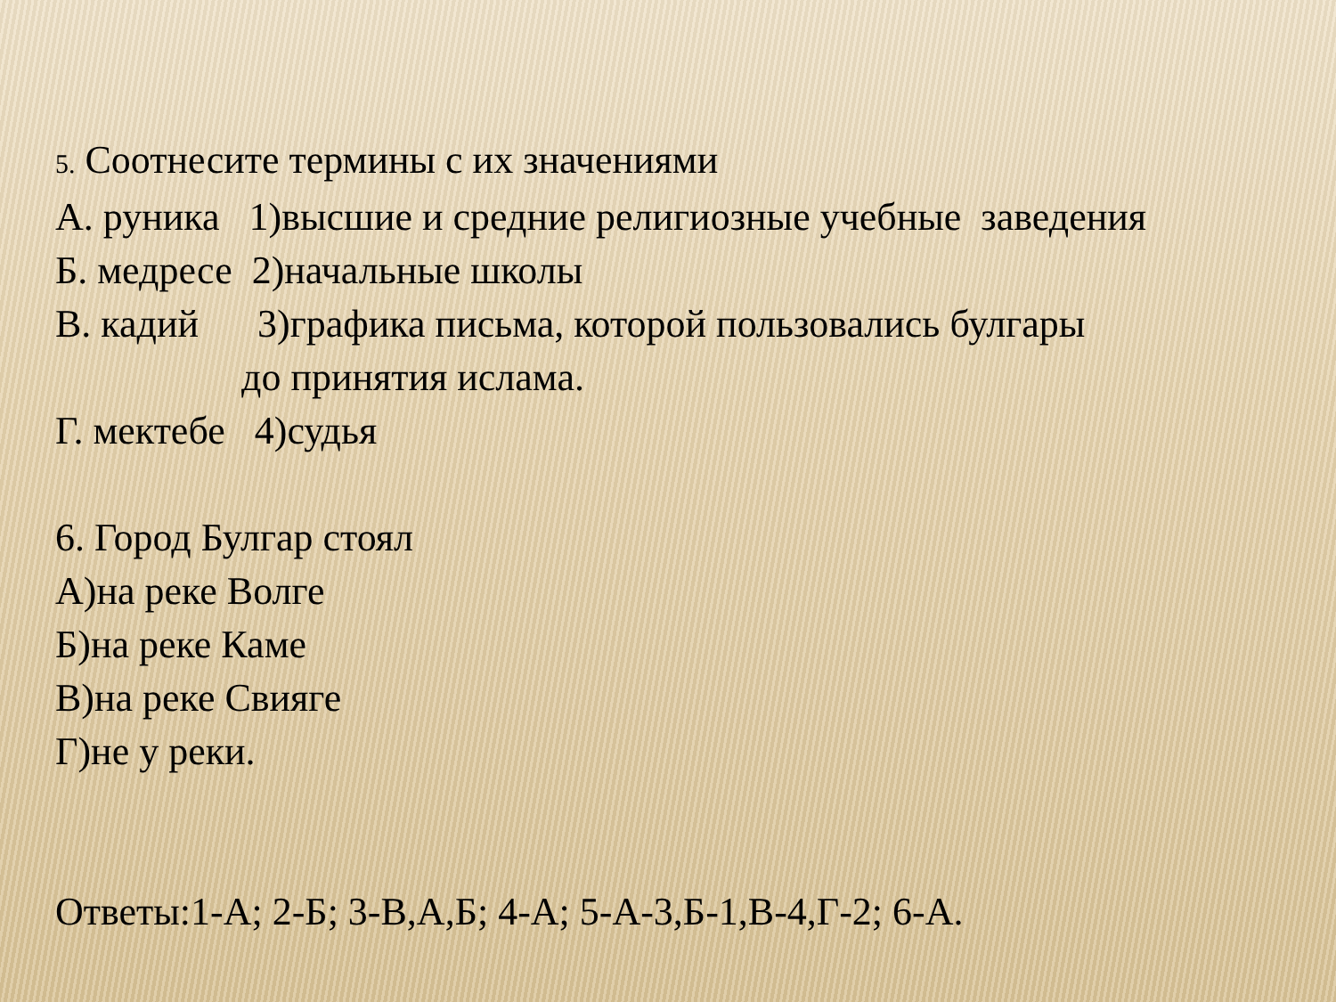5. Соотнесите термины с их значениями
А. руника 1)высшие и средние религиозные учебные заведения
Б. медресе 2)начальные школы
В. кадий 3)графика письма, которой пользовались булгары
до принятия ислама.
Г. мектебе 4)судья
6. Город Булгар стоял
А)на реке Волге
Б)на реке Каме
В)на реке Свияге
Г)не у реки.
Ответы:1-А; 2-Б; 3-В,А,Б; 4-А; 5-А-3,Б-1,В-4,Г-2; 6-А.